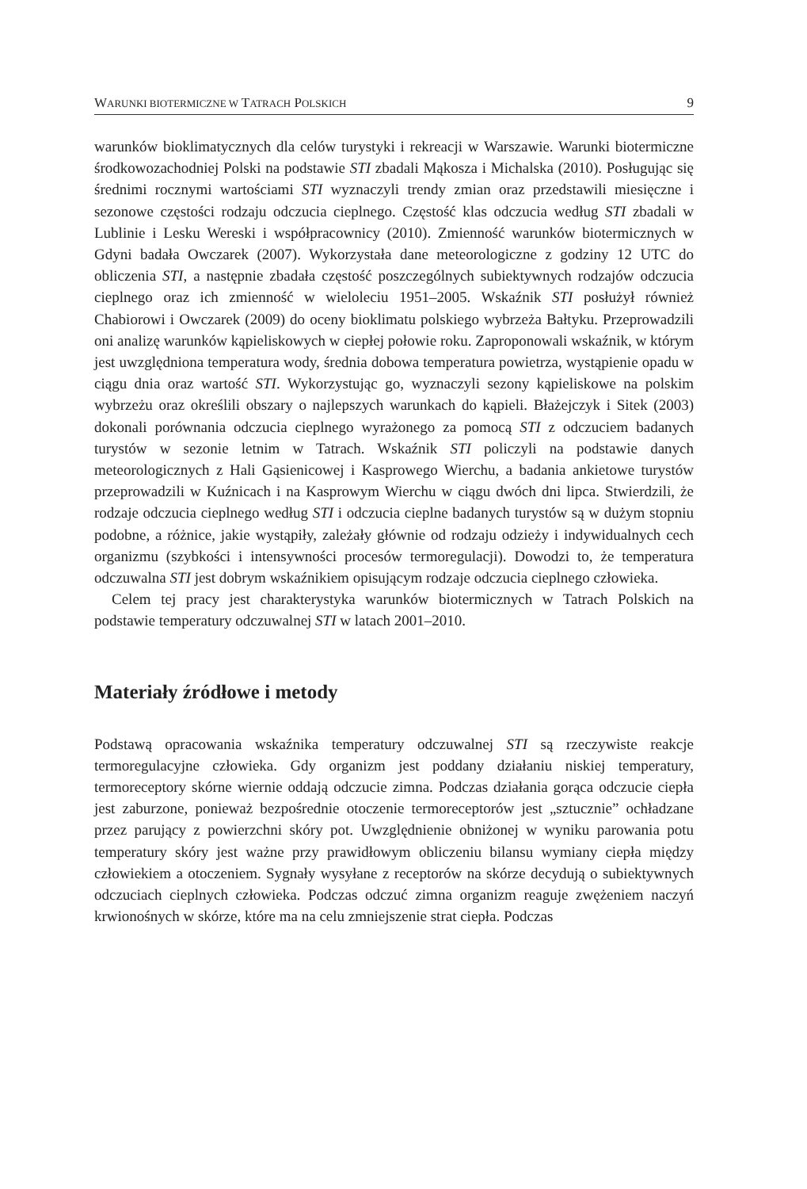WARUNKI BIOTERMICZNE W TATRACH POLSKICH 9
warunków bioklimatycznych dla celów turystyki i rekreacji w Warszawie. Warunki biotermiczne środkowozachodniej Polski na podstawie STI zbadali Mąkosza i Michalska (2010). Posługując się średnimi rocznymi wartościami STI wyznaczyli trendy zmian oraz przedstawili miesięczne i sezonowe częstości rodzaju odczucia cieplnego. Częstość klas odczucia według STI zbadali w Lublinie i Lesku Wereski i współpracownicy (2010). Zmienność warunków biotermicznych w Gdyni badała Owczarek (2007). Wykorzystała dane meteorologiczne z godziny 12 UTC do obliczenia STI, a następnie zbadała częstość poszczególnych subiektywnych rodzajów odczucia cieplnego oraz ich zmienność w wieloleciu 1951–2005. Wskaźnik STI posłużył również Chabiorowi i Owczarek (2009) do oceny bioklimatu polskiego wybrzeża Bałtyku. Przeprowadzili oni analizę warunków kąpieliskowych w ciepłej połowie roku. Zaproponowali wskaźnik, w którym jest uwzględniona temperatura wody, średnia dobowa temperatura powietrza, wystąpienie opadu w ciągu dnia oraz wartość STI. Wykorzystując go, wyznaczyli sezony kąpieliskowe na polskim wybrzeżu oraz określili obszary o najlepszych warunkach do kąpieli. Błażejczyk i Sitek (2003) dokonali porównania odczucia cieplnego wyrażonego za pomocą STI z odczuciem badanych turystów w sezonie letnim w Tatrach. Wskaźnik STI policzyli na podstawie danych meteorologicznych z Hali Gąsienicowej i Kasprowego Wierchu, a badania ankietowe turystów przeprowadzili w Kuźnicach i na Kasprowym Wierchu w ciągu dwóch dni lipca. Stwierdzili, że rodzaje odczucia cieplnego według STI i odczucia cieplne badanych turystów są w dużym stopniu podobne, a różnice, jakie wystąpiły, zależały głównie od rodzaju odzieży i indywidualnych cech organizmu (szybkości i intensywności procesów termoregulacji). Dowodzi to, że temperatura odczuwalna STI jest dobrym wskaźnikiem opisującym rodzaje odczucia cieplnego człowieka.
Celem tej pracy jest charakterystyka warunków biotermicznych w Tatrach Polskich na podstawie temperatury odczuwalnej STI w latach 2001–2010.
Materiały źródłowe i metody
Podstawą opracowania wskaźnika temperatury odczuwalnej STI są rzeczywiste reakcje termoregulacyjne człowieka. Gdy organizm jest poddany działaniu niskiej temperatury, termoreceptory skórne wiernie oddają odczucie zimna. Podczas działania gorąca odczucie ciepła jest zaburzone, ponieważ bezpośrednie otoczenie termoreceptorów jest „sztucznie” ochładzane przez parujący z powierzchni skóry pot. Uwzględnienie obniżonej w wyniku parowania potu temperatury skóry jest ważne przy prawidłowym obliczeniu bilansu wymiany ciepła między człowiekiem a otoczeniem. Sygnały wysyłane z receptorów na skórze decydują o subiektywnych odczuciach cieplnych człowieka. Podczas odczuć zimna organizm reaguje zwężeniem naczyń krwionośnych w skórze, które ma na celu zmniejszenie strat ciepła. Podczas